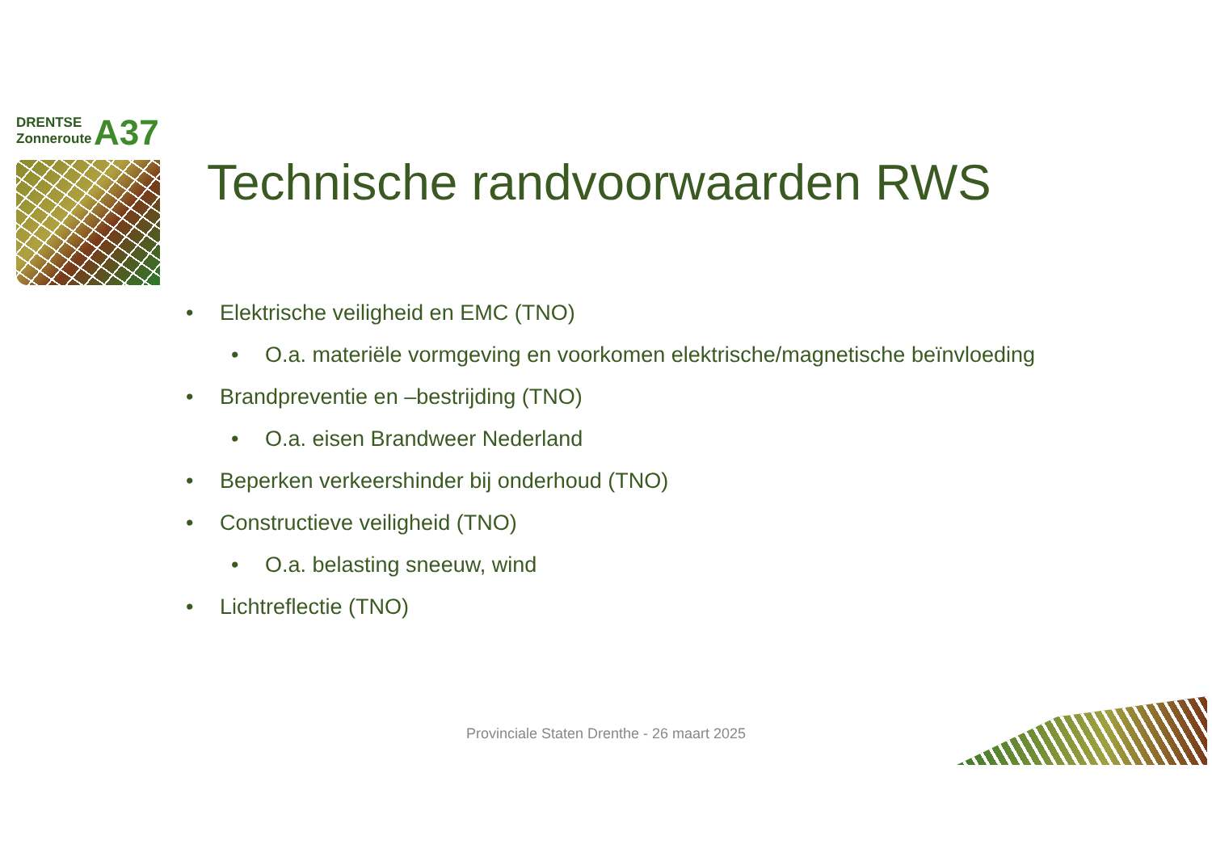DRENTSE
Zonneroute
A37
Technische randvoorwaarden RWS
• Elektrische veiligheid en EMC (TNO)
• O.a. materiële vormgeving en voorkomen elektrische/magnetische beïnvloeding
• Brandpreventie en –bestrijding (TNO)
• O.a. eisen Brandweer Nederland
• Beperken verkeershinder bij onderhoud (TNO)
• Constructieve veiligheid (TNO)
• O.a. belasting sneeuw, wind
• Lichtreflectie (TNO)
Provinciale Staten Drenthe - 26 maart 2025